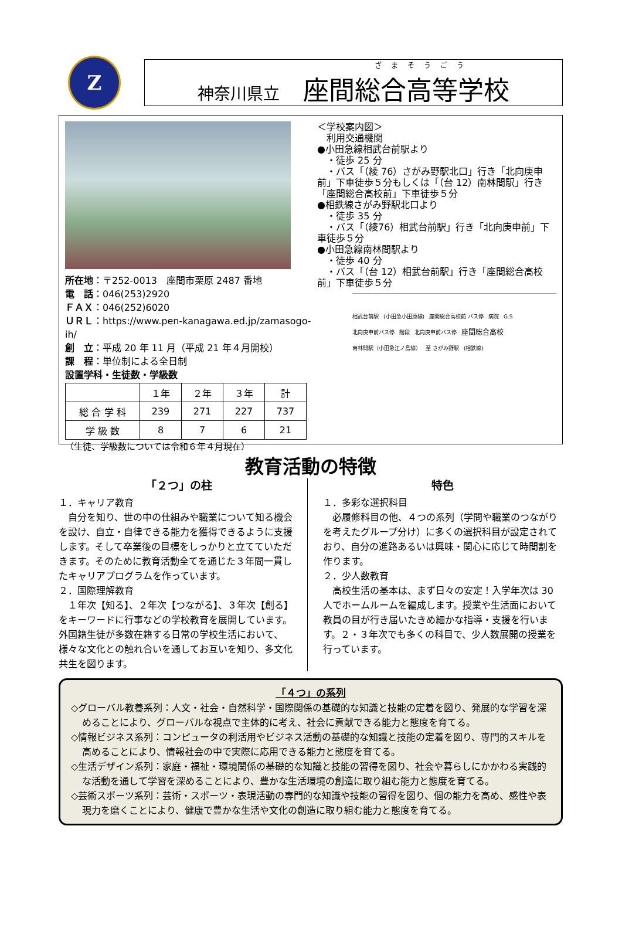Z
ざまそうごう
神奈川県立 座間総合高等学校
所在地：〒252-0013　座間市栗原 2487 番地
電　話：046(253)2920
ＦＡＸ：046(252)6020
ＵＲＬ：https://www.pen-kanagawa.ed.jp/zamasogo-ih/
創　立：平成 20 年 11 月（平成 21 年４月開校）
課　程：単位制による全日制
設置学科・生徒数・学級数
| | １年 | ２年 | ３年 | 計 |
| --- | --- | --- | --- | --- |
| 総 合 学 科 | 239 | 271 | 227 | 737 |
| 学 級 数 | 8 | 7 | 6 | 21 |
（生徒、学級数については令和６年４月現在）
＜学校案内図＞
　利用交通機関
●小田急線相武台前駅より
　・徒歩 25 分
　・バス「（綾 76）さがみ野駅北口」行き「北向庚申前」下車徒歩５分もしくは「（台 12）南林間駅」行き「座間総合高校前」下車徒歩５分
●相鉄線さがみ野駅北口より
　・徒歩 35 分
　・バス「（綾76）相武台前駅」行き「北向庚申前」下車徒歩５分
●小田急線南林間駅より
　・徒歩 40 分
　・バス「（台 12）相武台前駅」行き「座間総合高校前」下車徒歩５分
相武台前駅 (小田急小田原線) 座間総合高校前 バス停 病院 G.S 北向庚申前バス停 階段 北向庚申前バス停 座間総合高校 南林間駅（小田急江ノ島線） 至 さがみ野駅 (相鉄線)
教育活動の特徴
「２つ」の柱
１．キャリア教育
　自分を知り、世の中の仕組みや職業について知る機会を設け、自立・自律できる能力を獲得できるように支援します。そして卒業後の目標をしっかりと立てていただきます。そのために教育活動全てを通じた３年間一貫したキャリアプログラムを作っています。
２．国際理解教育
　１年次【知る】、２年次【つながる】、３年次【創る】をキーワードに行事などの学校教育を展開しています。外国籍生徒が多数在籍する日常の学校生活において、様々な文化との触れ合いを通してお互いを知り、多文化共生を図ります。
特色
１．多彩な選択科目
　必履修科目の他、４つの系列（学問や職業のつながりを考えたグループ分け）に多くの選択科目が設定されており、自分の進路あるいは興味・関心に応じて時間割を作ります。
２．少人数教育
　高校生活の基本は、まず日々の安定！入学年次は 30 人でホームルームを編成します。授業や生活面において教員の目が行き届いたきめ細かな指導・支援を行います。２・３年次でも多くの科目で、少人数展開の授業を行っています。
「４つ」の系列
◇グローバル教養系列：人文・社会・自然科学・国際関係の基礎的な知識と技能の定着を図り、発展的な学習を深めることにより、グローバルな視点で主体的に考え、社会に貢献できる能力と態度を育てる。
◇情報ビジネス系列：コンピュータの利活用やビジネス活動の基礎的な知識と技能の定着を図り、専門的スキルを高めることにより、情報社会の中で実際に応用できる能力と態度を育てる。
◇生活デザイン系列：家庭・福祉・環境関係の基礎的な知識と技能の習得を図り、社会や暮らしにかかわる実践的な活動を通して学習を深めることにより、豊かな生活環境の創造に取り組む能力と態度を育てる。
◇芸術スポーツ系列：芸術・スポーツ・表現活動の専門的な知識や技能の習得を図り、個の能力を高め、感性や表現力を磨くことにより、健康で豊かな生活や文化の創造に取り組む能力と態度を育てる。